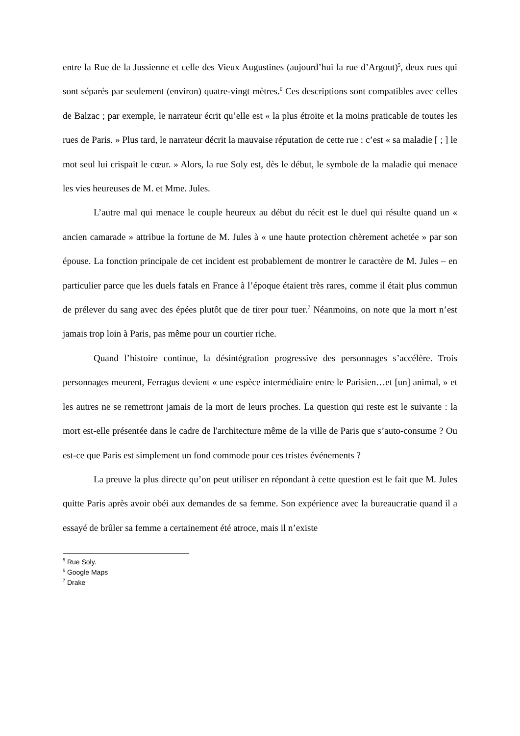entre la Rue de la Jussienne et celle des Vieux Augustines (aujourd’hui la rue d’Argout)<sup>5</sup>, deux rues qui sont séparés par seulement (environ) quatre-vingt mètres.<sup>6</sup> Ces descriptions sont compatibles avec celles de Balzac ; par exemple, le narrateur écrit qu’elle est « la plus étroite et la moins praticable de toutes les rues de Paris. » Plus tard, le narrateur décrit la mauvaise réputation de cette rue : c’est « sa maladie [ ; ] le mot seul lui crispait le cœur. » Alors, la rue Soly est, dès le début, le symbole de la maladie qui menace les vies heureuses de M. et Mme. Jules.
L’autre mal qui menace le couple heureux au début du récit est le duel qui résulte quand un « ancien camarade » attribue la fortune de M. Jules à « une haute protection chèrement achetée » par son épouse. La fonction principale de cet incident est probablement de montrer le caractère de M. Jules – en particulier parce que les duels fatals en France à l’époque étaient très rares, comme il était plus commun de prélever du sang avec des épées plutôt que de tirer pour tuer.<sup>7</sup> Néanmoins, on note que la mort n’est jamais trop loin à Paris, pas même pour un courtier riche.
Quand l’histoire continue, la désintégration progressive des personnages s’accélère. Trois personnages meurent, Ferragus devient « une espèce intermédiaire entre le Parisien…et [un] animal, » et les autres ne se remettront jamais de la mort de leurs proches. La question qui reste est le suivante : la mort est-elle présentée dans le cadre de l'architecture même de la ville de Paris que s’auto-consume ? Ou est-ce que Paris est simplement un fond commode pour ces tristes événements ?
La preuve la plus directe qu’on peut utiliser en répondant à cette question est le fait que M. Jules quitte Paris après avoir obéi aux demandes de sa femme. Son expérience avec la bureaucratie quand il a essayé de brûler sa femme a certainement été atroce, mais il n’existe
<sup>5</sup> Rue Soly.
<sup>6</sup> Google Maps
<sup>7</sup> Drake